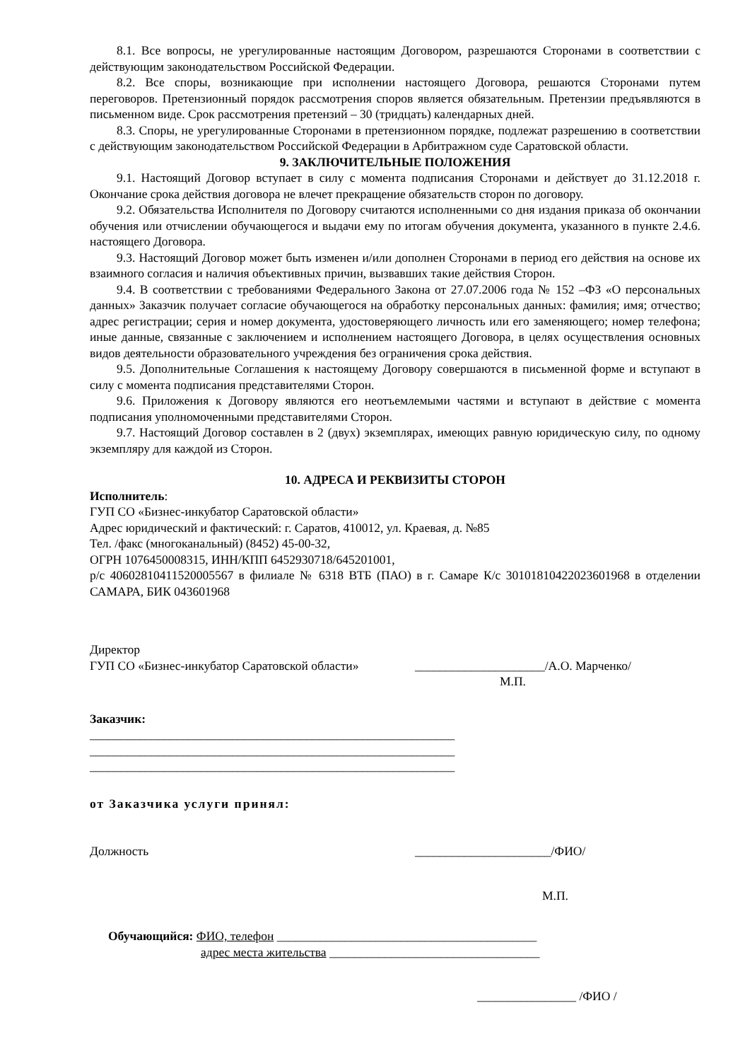8.1. Все вопросы, не урегулированные настоящим Договором, разрешаются Сторонами в соответствии с действующим законодательством Российской Федерации.
8.2. Все споры, возникающие при исполнении настоящего Договора, решаются Сторонами путем переговоров. Претензионный порядок рассмотрения споров является обязательным. Претензии предъявляются в письменном виде. Срок рассмотрения претензий – 30 (тридцать) календарных дней.
8.3. Споры, не урегулированные Сторонами в претензионном порядке, подлежат разрешению в соответствии с действующим законодательством Российской Федерации в Арбитражном суде Саратовской области.
9. ЗАКЛЮЧИТЕЛЬНЫЕ ПОЛОЖЕНИЯ
9.1. Настоящий Договор вступает в силу с момента подписания Сторонами и действует до 31.12.2018 г. Окончание срока действия договора не влечет прекращение обязательств сторон по договору.
9.2. Обязательства Исполнителя по Договору считаются исполненными со дня издания приказа об окончании обучения или отчислении обучающегося и выдачи ему по итогам обучения документа, указанного в пункте 2.4.6. настоящего Договора.
9.3. Настоящий Договор может быть изменен и/или дополнен Сторонами в период его действия на основе их взаимного согласия и наличия объективных причин, вызвавших такие действия Сторон.
9.4. В соответствии с требованиями Федерального Закона от 27.07.2006 года № 152 –ФЗ «О персональных данных» Заказчик получает согласие обучающегося на обработку персональных данных: фамилия; имя; отчество; адрес регистрации; серия и номер документа, удостоверяющего личность или его заменяющего; номер телефона; иные данные, связанные с заключением и исполнением настоящего Договора, в целях осуществления основных видов деятельности образовательного учреждения без ограничения срока действия.
9.5. Дополнительные Соглашения к настоящему Договору совершаются в письменной форме и вступают в силу с момента подписания представителями Сторон.
9.6. Приложения к Договору являются его неотъемлемыми частями и вступают в действие с момента подписания уполномоченными представителями Сторон.
9.7. Настоящий Договор составлен в 2 (двух) экземплярах, имеющих равную юридическую силу, по одному экземпляру для каждой из Сторон.
10. АДРЕСА И РЕКВИЗИТЫ СТОРОН
Исполнитель:
ГУП СО «Бизнес-инкубатор Саратовской области»
Адрес юридический и фактический: г. Саратов, 410012, ул. Краевая, д. №85
Тел. /факс (многоканальный) (8452) 45-00-32,
ОГРН 1076450008315, ИНН/КПП 6452930718/645201001,
р/с 40602810411520005567 в филиале № 6318 ВТБ (ПАО) в г. Самаре К/с 30101810422023601968 в отделении САМАРА, БИК 043601968
Директор
ГУП СО «Бизнес-инкубатор Саратовской области» _____________________/А.О. Марченко/
М.П.
Заказчик:
___________________________________________________________
___________________________________________________________
___________________________________________________________
от Заказчика услуги принял:
Должность ______________________/ФИО/
М.П.
Обучающийся: ФИО, телефон __________________________________________
адрес места жительства __________________________________
________________ /ФИО /